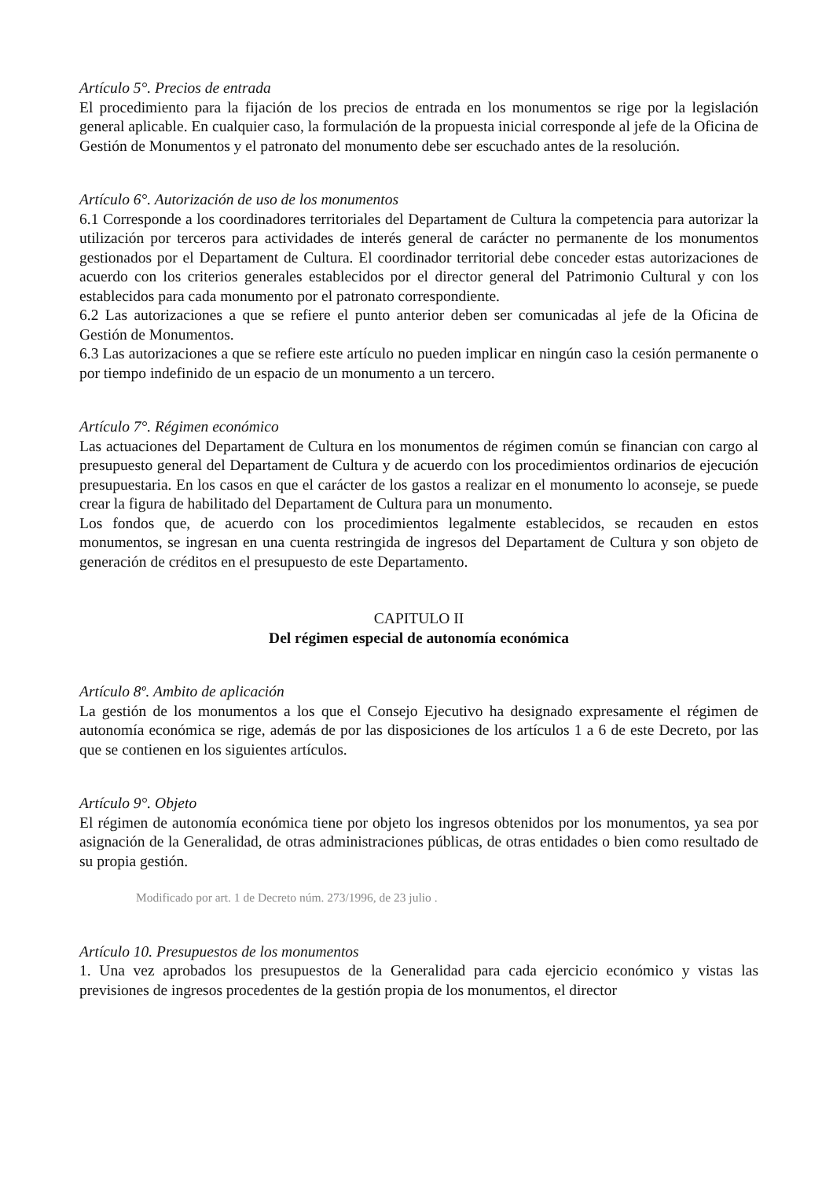Artículo 5°. Precios de entrada
El procedimiento para la fijación de los precios de entrada en los monumentos se rige por la legislación general aplicable. En cualquier caso, la formulación de la propuesta inicial corresponde al jefe de la Oficina de Gestión de Monumentos y el patronato del monumento debe ser escuchado antes de la resolución.
Artículo 6°. Autorización de uso de los monumentos
6.1 Corresponde a los coordinadores territoriales del Departament de Cultura la competencia para autorizar la utilización por terceros para actividades de interés general de carácter no permanente de los monumentos gestionados por el Departament de Cultura. El coordinador territorial debe conceder estas autorizaciones de acuerdo con los criterios generales establecidos por el director general del Patrimonio Cultural y con los establecidos para cada monumento por el patronato correspondiente.
6.2 Las autorizaciones a que se refiere el punto anterior deben ser comunicadas al jefe de la Oficina de Gestión de Monumentos.
6.3 Las autorizaciones a que se refiere este artículo no pueden implicar en ningún caso la cesión permanente o por tiempo indefinido de un espacio de un monumento a un tercero.
Artículo 7°. Régimen económico
Las actuaciones del Departament de Cultura en los monumentos de régimen común se financian con cargo al presupuesto general del Departament de Cultura y de acuerdo con los procedimientos ordinarios de ejecución presupuestaria. En los casos en que el carácter de los gastos a realizar en el monumento lo aconseje, se puede crear la figura de habilitado del Departament de Cultura para un monumento.
Los fondos que, de acuerdo con los procedimientos legalmente establecidos, se recauden en estos monumentos, se ingresan en una cuenta restringida de ingresos del Departament de Cultura y son objeto de generación de créditos en el presupuesto de este Departamento.
CAPITULO II
Del régimen especial de autonomía económica
Artículo 8º. Ambito de aplicación
La gestión de los monumentos a los que el Consejo Ejecutivo ha designado expresamente el régimen de autonomía económica se rige, además de por las disposiciones de los artículos 1 a 6 de este Decreto, por las que se contienen en los siguientes artículos.
Artículo 9°. Objeto
El régimen de autonomía económica tiene por objeto los ingresos obtenidos por los monumentos, ya sea por asignación de la Generalidad, de otras administraciones públicas, de otras entidades o bien como resultado de su propia gestión.
Modificado por art. 1 de Decreto núm. 273/1996, de 23 julio .
Artículo 10. Presupuestos de los monumentos
1. Una vez aprobados los presupuestos de la Generalidad para cada ejercicio económico y vistas las previsiones de ingresos procedentes de la gestión propia de los monumentos, el director